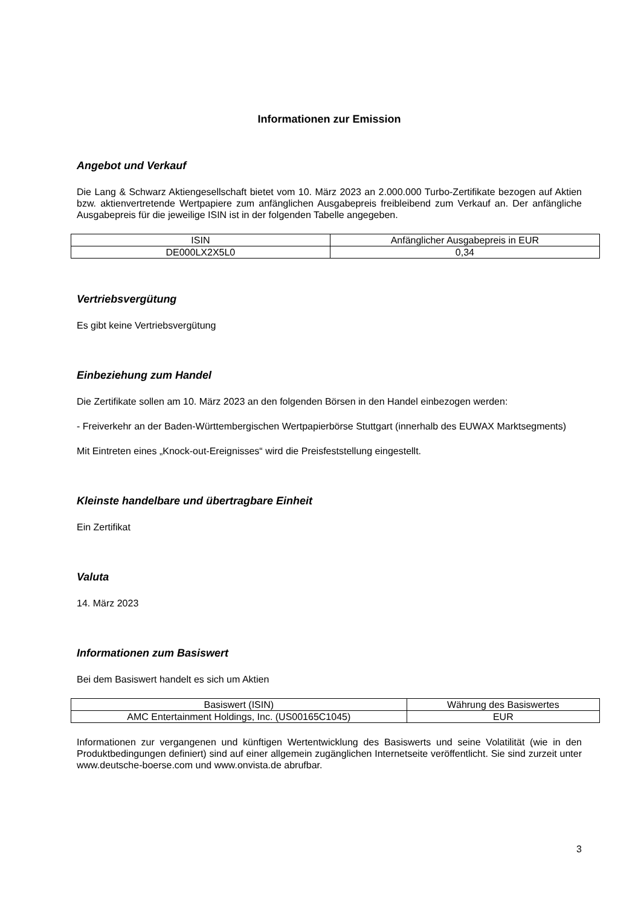Informationen zur Emission
Angebot und Verkauf
Die Lang & Schwarz Aktiengesellschaft bietet vom 10. März 2023 an 2.000.000 Turbo-Zertifikate bezogen auf Aktien bzw. aktienvertretende Wertpapiere zum anfänglichen Ausgabepreis freibleibend zum Verkauf an. Der anfängliche Ausgabepreis für die jeweilige ISIN ist in der folgenden Tabelle angegeben.
| ISIN | Anfänglicher Ausgabepreis in EUR |
| --- | --- |
| DE000LX2X5L0 | 0,34 |
Vertriebsvergütung
Es gibt keine Vertriebsvergütung
Einbeziehung zum Handel
Die Zertifikate sollen am 10. März 2023 an den folgenden Börsen in den Handel einbezogen werden:
- Freiverkehr an der Baden-Württembergischen Wertpapierbörse Stuttgart (innerhalb des EUWAX Marktsegments)
Mit Eintreten eines „Knock-out-Ereignisses“ wird die Preisfeststellung eingestellt.
Kleinste handelbare und übertragbare Einheit
Ein Zertifikat
Valuta
14. März 2023
Informationen zum Basiswert
Bei dem Basiswert handelt es sich um Aktien
| Basiswert (ISIN) | Währung des Basiswertes |
| --- | --- |
| AMC Entertainment Holdings, Inc. (US00165C1045) | EUR |
Informationen zur vergangenen und künftigen Wertentwicklung des Basiswerts und seine Volatilität (wie in den Produktbedingungen definiert) sind auf einer allgemein zugänglichen Internetseite veröffentlicht. Sie sind zurzeit unter www.deutsche-boerse.com und www.onvista.de abrufbar.
3